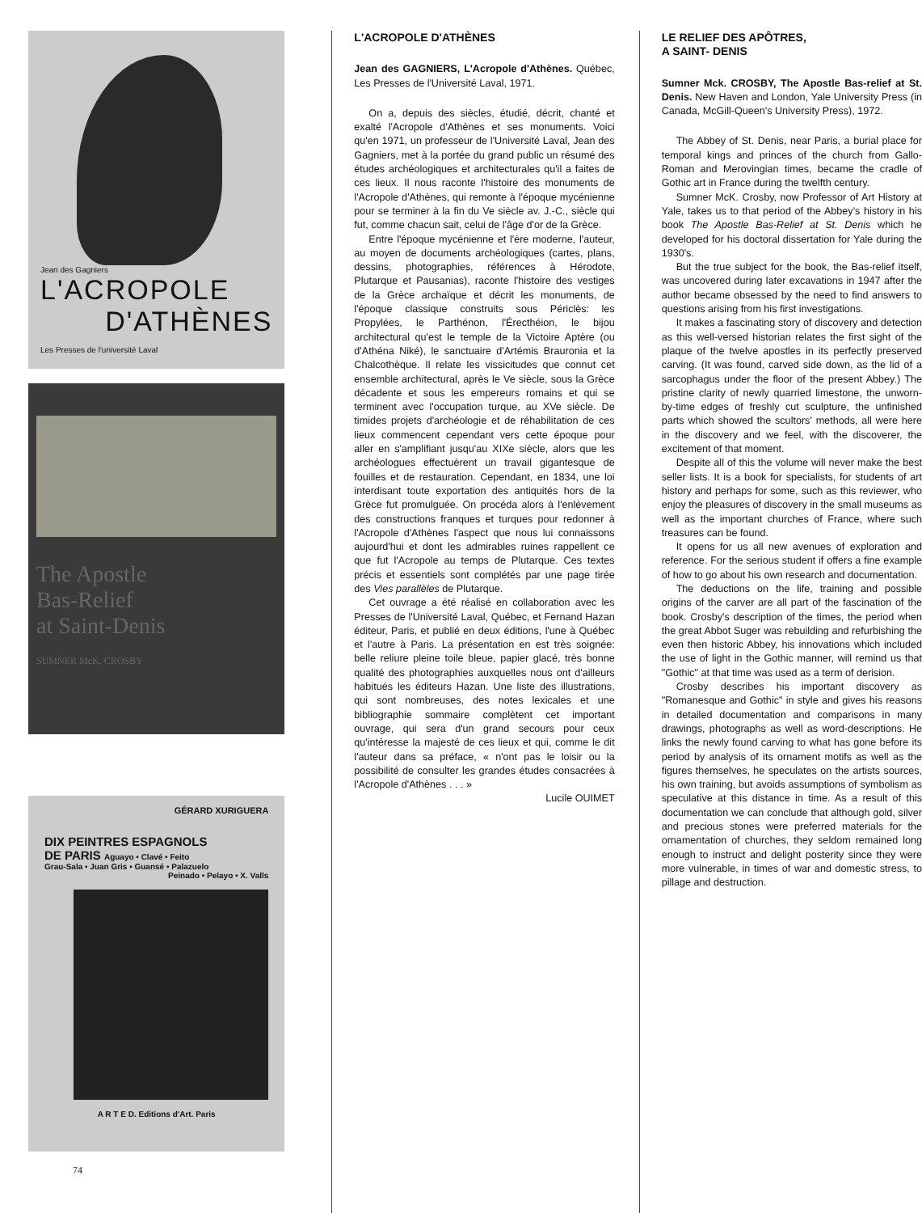Jean des Gagniers
L'ACROPOLE
D'ATHÈNES
Les Presses de l'université Laval
The Apostle
Bas-Relief
at Saint-Denis
SUMNER McK. CROSBY
GÉRARD XURIGUERA
DIX PEINTRES ESPAGNOLS
DE PARIS Aguayo • Clavé • Feito
Grau-Sala • Juan Gris • Guansé • Palazuelo
Peinado • Pelayo • X. Valls
A R T E D. Editions d'Art. Paris
L'ACROPOLE D'ATHÈNES
Jean des GAGNIERS, L'Acropole d'Athènes. Québec, Les Presses de l'Université Laval, 1971.
On a, depuis des siècles, étudié, décrit, chanté et exalté l'Acropole d'Athènes et ses monuments. Voici qu'en 1971, un professeur de l'Université Laval, Jean des Gagniers, met à la portée du grand public un résumé des études archéologiques et architecturales qu'il a faites de ces lieux. Il nous raconte l'histoire des monuments de l'Acropole d'Athènes, qui remonte à l'époque mycénienne pour se terminer à la fin du Ve siècle av. J.-C., siècle qui fut, comme chacun sait, celui de l'âge d'or de la Grèce.
Entre l'époque mycénienne et l'ère moderne, l'auteur, au moyen de documents archéologiques (cartes, plans, dessins, photographies, références à Hérodote, Plutarque et Pausanias), raconte l'histoire des vestiges de la Grèce archaïque et décrit les monuments, de l'époque classique construits sous Périclès: les Propylées, le Parthénon, l'Érecthéion, le bijou architectural qu'est le temple de la Victoire Aptère (ou d'Athéna Niké), le sanctuaire d'Artémis Brauronia et la Chalcothèque. Il relate les vissicitudes que connut cet ensemble architectural, après le Ve siècle, sous la Grèce décadente et sous les empereurs romains et qui se terminent avec l'occupation turque, au XVe siècle. De timides projets d'archéologie et de réhabilitation de ces lieux commencent cependant vers cette époque pour aller en s'amplifiant jusqu'au XIXe siècle, alors que les archéologues effectuèrent un travail gigantesque de fouilles et de restauration. Cependant, en 1834, une loi interdisant toute exportation des antiquités hors de la Grèce fut promulguée. On procéda alors à l'enlèvement des constructions franques et turques pour redonner à l'Acropole d'Athènes l'aspect que nous lui connaissons aujourd'hui et dont les admirables ruines rappellent ce que fut l'Acropole au temps de Plutarque. Ces textes précis et essentiels sont complétés par une page tirée des Vies parallèles de Plutarque.
Cet ouvrage a été réalisé en collaboration avec les Presses de l'Université Laval, Québec, et Fernand Hazan éditeur, Paris, et publié en deux éditions, l'une à Québec et l'autre à Paris. La présentation en est très soignée: belle reliure pleine toile bleue, papier glacé, très bonne qualité des photographies auxquelles nous ont d'ailleurs habitués les éditeurs Hazan. Une liste des illustrations, qui sont nombreuses, des notes lexicales et une bibliographie sommaire complètent cet important ouvrage, qui sera d'un grand secours pour ceux qu'intéresse la majesté de ces lieux et qui, comme le dit l'auteur dans sa préface, « n'ont pas le loisir ou la possibilité de consulter les grandes études consacrées à l'Acropole d'Athènes . . . »
Lucile OUIMET
LE RELIEF DES APÔTRES,
A SAINT- DENIS
Sumner Mck. CROSBY, The Apostle Bas-relief at St. Denis. New Haven and London, Yale University Press (in Canada, McGill-Queen's University Press), 1972.
The Abbey of St. Denis, near Paris, a burial place for temporal kings and princes of the church from Gallo-Roman and Merovingian times, became the cradle of Gothic art in France during the twelfth century.
Sumner McK. Crosby, now Professor of Art History at Yale, takes us to that period of the Abbey's history in his book The Apostle Bas-Relief at St. Denis which he developed for his doctoral dissertation for Yale during the 1930's.
But the true subject for the book, the Bas-relief itself, was uncovered during later excavations in 1947 after the author became obsessed by the need to find answers to questions arising from his first investigations.
It makes a fascinating story of discovery and detection as this well-versed historian relates the first sight of the plaque of the twelve apostles in its perfectly preserved carving. (It was found, carved side down, as the lid of a sarcophagus under the floor of the present Abbey.) The pristine clarity of newly quarried limestone, the unworn-by-time edges of freshly cut sculpture, the unfinished parts which showed the scultors' methods, all were here in the discovery and we feel, with the discoverer, the excitement of that moment.
Despite all of this the volume will never make the best seller lists. It is a book for specialists, for students of art history and perhaps for some, such as this reviewer, who enjoy the pleasures of discovery in the small museums as well as the important churches of France, where such treasures can be found.
It opens for us all new avenues of exploration and reference. For the serious student if offers a fine example of how to go about his own research and documentation.
The deductions on the life, training and possible origins of the carver are all part of the fascination of the book. Crosby's description of the times, the period when the great Abbot Suger was rebuilding and refurbishing the even then historic Abbey, his innovations which included the use of light in the Gothic manner, will remind us that "Gothic" at that time was used as a term of derision.
Crosby describes his important discovery as "Romanesque and Gothic" in style and gives his reasons in detailed documentation and comparisons in many drawings, photographs as well as word-descriptions. He links the newly found carving to what has gone before its period by analysis of its ornament motifs as well as the figures themselves, he speculates on the artists sources, his own training, but avoids assumptions of symbolism as speculative at this distance in time. As a result of this documentation we can conclude that although gold, silver and precious stones were preferred materials for the ornamentation of churches, they seldom remained long enough to instruct and delight posterity since they were more vulnerable, in times of war and domestic stress, to pillage and destruction.
74